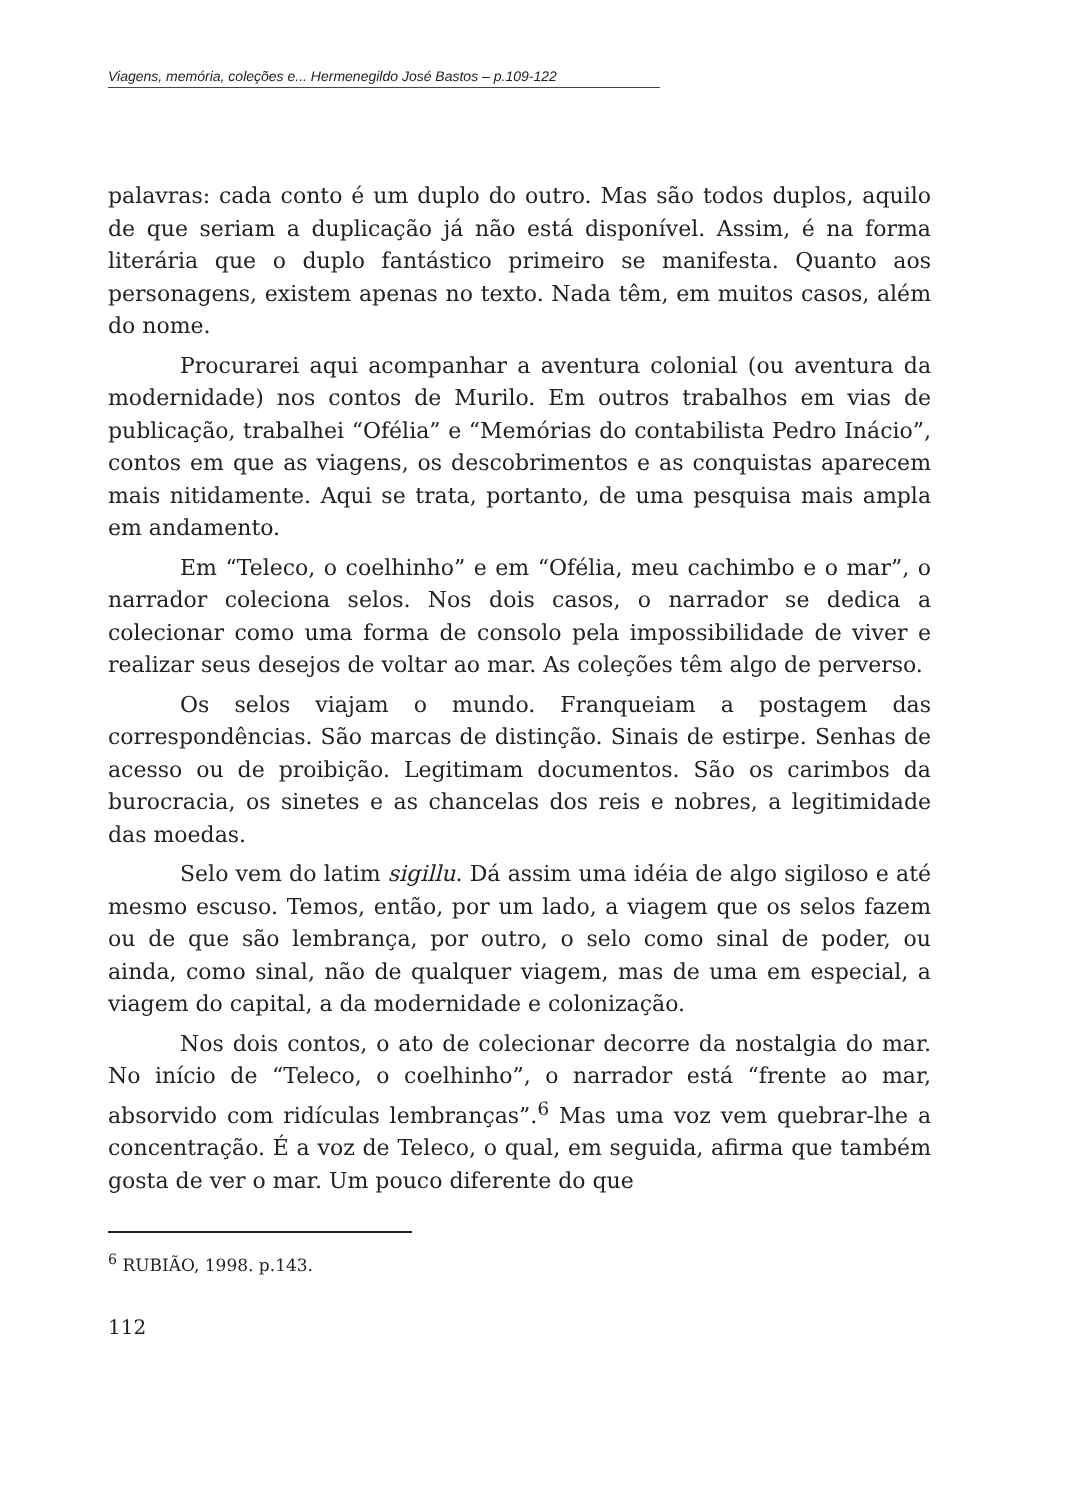Viagens, memória, coleções e... Hermenegildo José Bastos – p.109-122
palavras: cada conto é um duplo do outro. Mas são todos duplos, aquilo de que seriam a duplicação já não está disponível. Assim, é na forma literária que o duplo fantástico primeiro se manifesta. Quanto aos personagens, existem apenas no texto. Nada têm, em muitos casos, além do nome.
Procurarei aqui acompanhar a aventura colonial (ou aventura da modernidade) nos contos de Murilo. Em outros trabalhos em vias de publicação, trabalhei “Ofélia” e “Memórias do contabilista Pedro Inácio”, contos em que as viagens, os descobrimentos e as conquistas aparecem mais nitidamente. Aqui se trata, portanto, de uma pesquisa mais ampla em andamento.
Em “Teleco, o coelhinho” e em “Ofélia, meu cachimbo e o mar”, o narrador coleciona selos. Nos dois casos, o narrador se dedica a colecionar como uma forma de consolo pela impossibilidade de viver e realizar seus desejos de voltar ao mar. As coleções têm algo de perverso.
Os selos viajam o mundo. Franqueiam a postagem das correspondências. São marcas de distinção. Sinais de estirpe. Senhas de acesso ou de proibição. Legitimam documentos. São os carimbos da burocracia, os sinetes e as chancelas dos reis e nobres, a legitimidade das moedas.
Selo vem do latim sigillu. Dá assim uma idéia de algo sigiloso e até mesmo escuso. Temos, então, por um lado, a viagem que os selos fazem ou de que são lembrança, por outro, o selo como sinal de poder, ou ainda, como sinal, não de qualquer viagem, mas de uma em especial, a viagem do capital, a da modernidade e colonização.
Nos dois contos, o ato de colecionar decorre da nostalgia do mar. No início de “Teleco, o coelhinho”, o narrador está “frente ao mar, absorvido com ridículas lembranças”.<sup>6</sup> Mas uma voz vem quebrar-lhe a concentração. É a voz de Teleco, o qual, em seguida, afirma que também gosta de ver o mar. Um pouco diferente do que
<sup>6</sup> RUBIÃO, 1998. p.143.
112